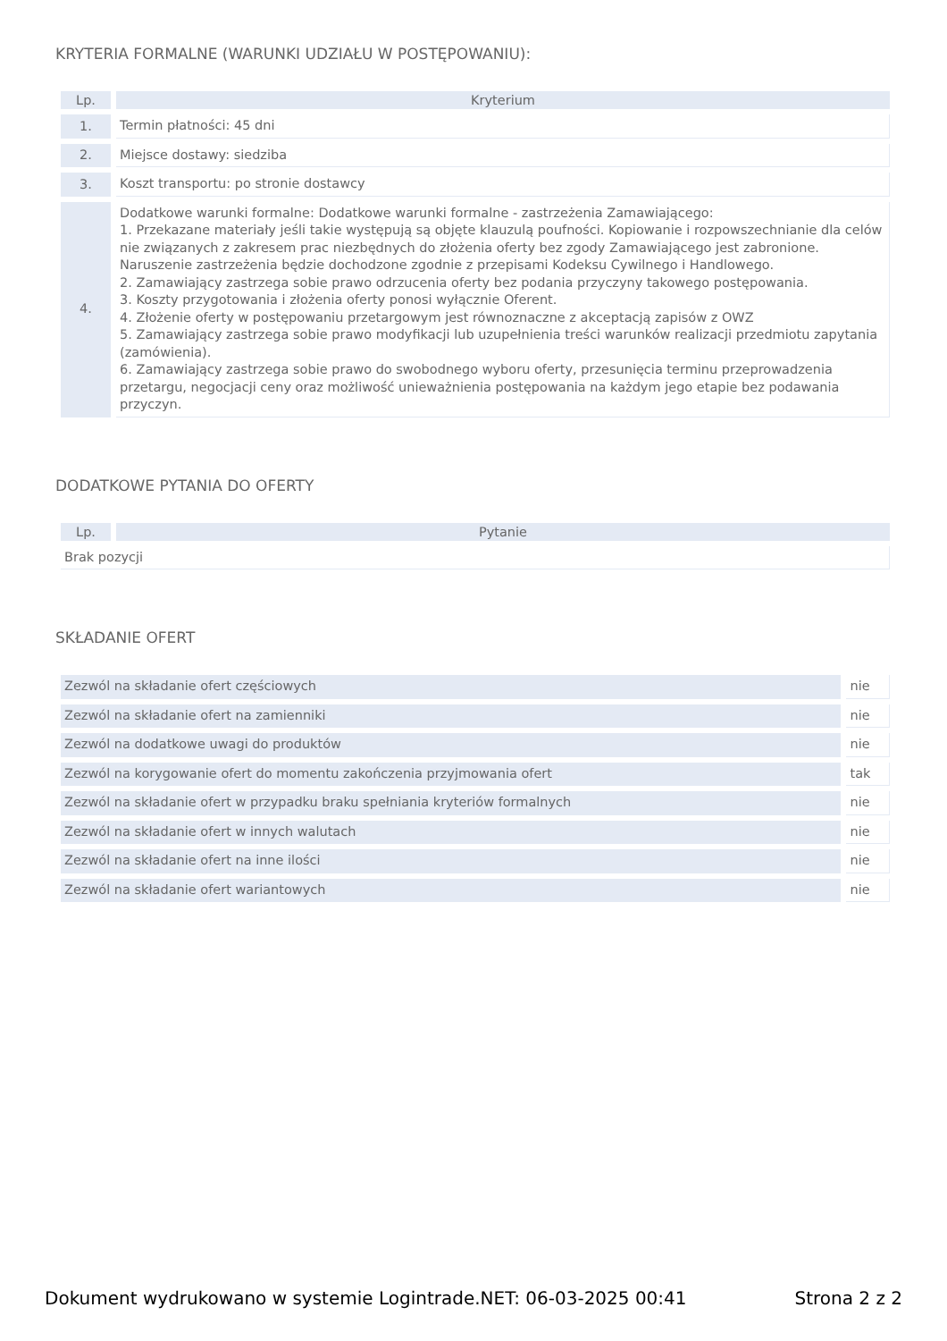KRYTERIA FORMALNE (WARUNKI UDZIAŁU W POSTĘPOWANIU):
| Lp. | Kryterium |
| --- | --- |
| 1. | Termin płatności: 45 dni |
| 2. | Miejsce dostawy: siedziba |
| 3. | Koszt transportu: po stronie dostawcy |
| 4. | Dodatkowe warunki formalne: Dodatkowe warunki formalne - zastrzeżenia Zamawiającego: 1. Przekazane materiały jeśli takie występują są objęte klauzulą poufności. Kopiowanie i rozpowszechnianie dla celów nie związanych z zakresem prac niezbędnych do złożenia oferty bez zgody Zamawiającego jest zabronione. Naruszenie zastrzeżenia będzie dochodzone zgodnie z przepisami Kodeksu Cywilnego i Handlowego. 2. Zamawiający zastrzega sobie prawo odrzucenia oferty bez podania przyczyny takowego postępowania. 3. Koszty przygotowania i złożenia oferty ponosi wyłącznie Oferent. 4. Złożenie oferty w postępowaniu przetargowym jest równoznaczne z akceptacją zapisów z OWZ 5. Zamawiający zastrzega sobie prawo modyfikacji lub uzupełnienia treści warunków realizacji przedmiotu zapytania (zamówienia). 6. Zamawiający zastrzega sobie prawo do swobodnego wyboru oferty, przesunięcia terminu przeprowadzenia przetargu, negocjacji ceny oraz możliwość unieważnienia postępowania na każdym jego etapie bez podawania przyczyn. |
DODATKOWE PYTANIA DO OFERTY
| Lp. | Pytanie |
| --- | --- |
| Brak pozycji | |
SKŁADANIE OFERT
| Zezwól na składanie ofert częściowych | nie |
| Zezwól na składanie ofert na zamienniki | nie |
| Zezwól na dodatkowe uwagi do produktów | nie |
| Zezwól na korygowanie ofert do momentu zakończenia przyjmowania ofert | tak |
| Zezwól na składanie ofert w przypadku braku spełniania kryteriów formalnych | nie |
| Zezwól na składanie ofert w innych walutach | nie |
| Zezwól na składanie ofert na inne ilości | nie |
| Zezwól na składanie ofert wariantowych | nie |
Dokument wydrukowano w systemie Logintrade.NET: 06-03-2025 00:41 Strona 2 z 2